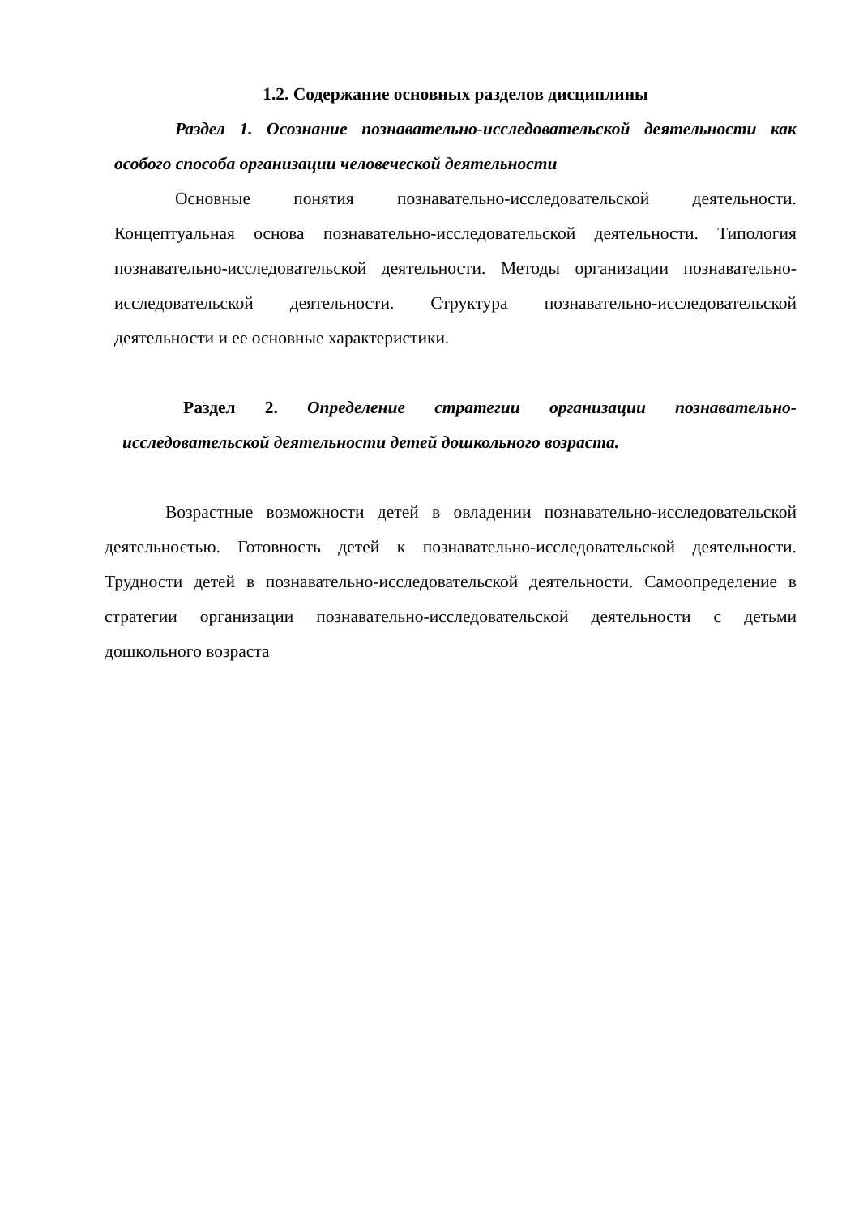1.2. Содержание основных разделов дисциплины
Раздел 1. Осознание познавательно-исследовательской деятельности как особого способа организации человеческой деятельности
Основные понятия познавательно-исследовательской деятельности. Концептуальная основа познавательно-исследовательской деятельности. Типология познавательно-исследовательской деятельности. Методы организации познавательно-исследовательской деятельности. Структура познавательно-исследовательской деятельности и ее основные характеристики.
Раздел 2. Определение стратегии организации познавательно-исследовательской деятельности детей дошкольного возраста.
Возрастные возможности детей в овладении познавательно-исследовательской деятельностью. Готовность детей к познавательно-исследовательской деятельности. Трудности детей в познавательно-исследовательской деятельности. Самоопределение в стратегии организации познавательно-исследовательской деятельности с детьми дошкольного возраста